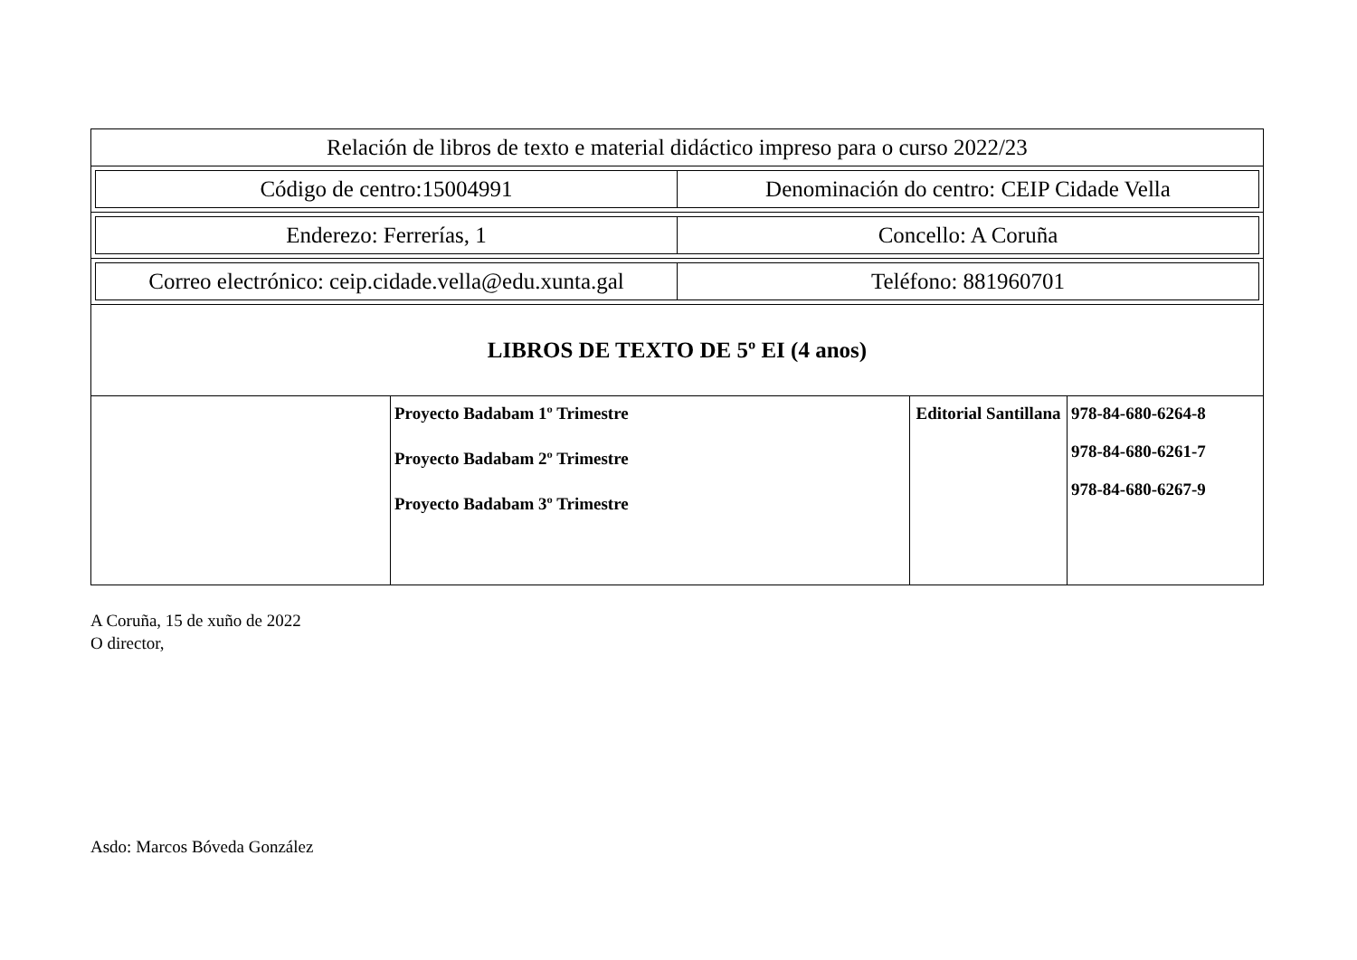| Relación de libros de texto e material didáctico impreso para o curso 2022/23 | | | |
| / Código de centro:15004991 / Denominación do centro: CEIP Cidade Vella / | | | |
| / Enderezo: Ferrerías, 1 / Concello: A Coruña / | | | |
| / Correo electrónico: ceip.cidade.vella@edu.xunta.gal / Teléfono: 881960701 / | | | |
| LIBROS DE TEXTO DE 5º EI (4 anos) | | | |
| | Proyecto Badabam 1º Trimestre Proyecto Badabam 2º Trimestre Proyecto Badabam 3º Trimestre | Editorial Santillana | 978-84-680-6264-8 978-84-680-6261-7 978-84-680-6267-9 |
A Coruña, 15 de xuño de 2022
O director,
Asdo: Marcos Bóveda González